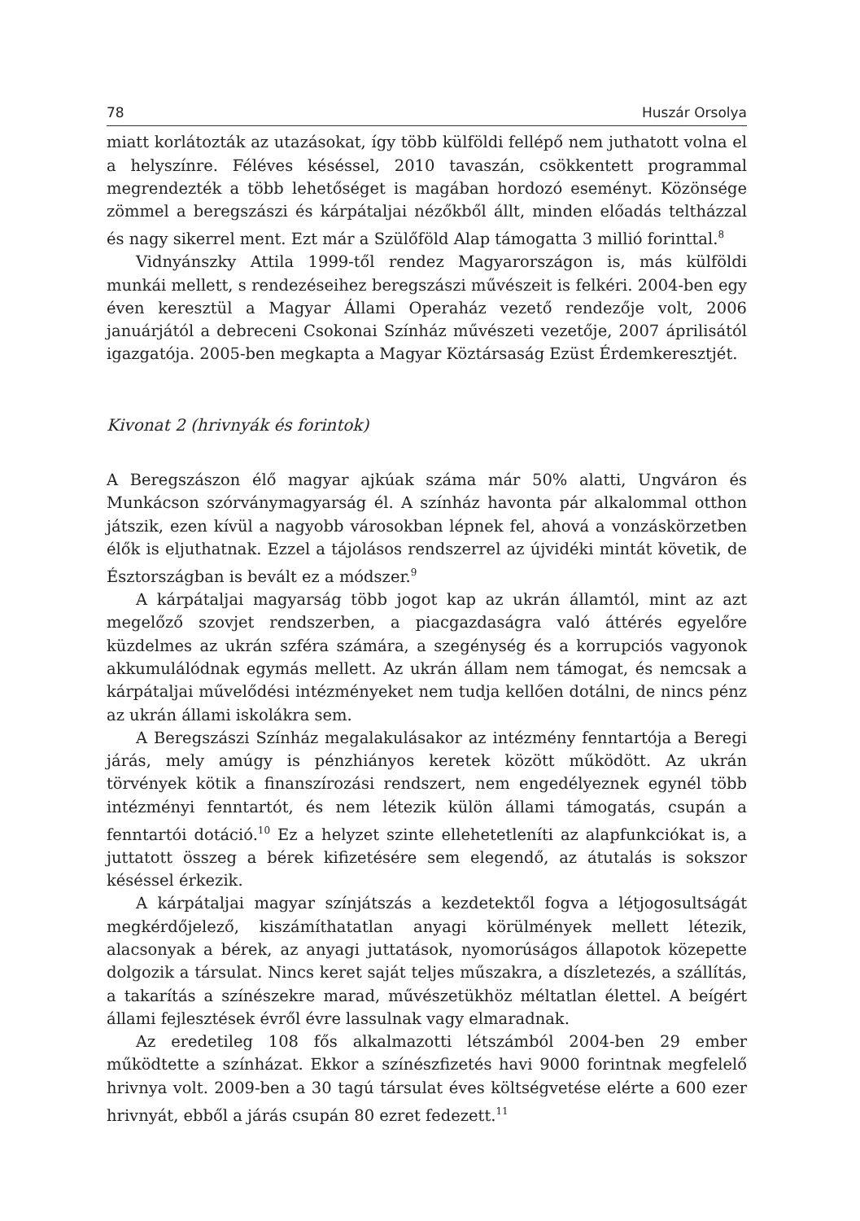78 Huszár Orsolya
miatt korlátozták az utazásokat, így több külföldi fellépő nem juthatott volna el a helyszínre. Féléves késéssel, 2010 tavaszán, csökkentett programmal megrendezték a több lehetőséget is magában hordozó eseményt. Közönsége zömmel a beregszászi és kárpátaljai nézőkből állt, minden előadás teltházzal és nagy sikerrel ment. Ezt már a Szülőföld Alap támogatta 3 millió forinttal.<sup>8</sup>
Vidnyánszky Attila 1999-től rendez Magyarországon is, más külföldi munkái mellett, s rendezéseihez beregszászi művészeit is felkéri. 2004-ben egy éven keresztül a Magyar Állami Operaház vezető rendezője volt, 2006 januárjától a debreceni Csokonai Színház művészeti vezetője, 2007 áprilisától igazgatója. 2005-ben megkapta a Magyar Köztársaság Ezüst Érdemkeresztjét.
Kivonat 2 (hrivnyák és forintok)
A Beregszászon élő magyar ajkúak száma már 50% alatti, Ungváron és Munkácson szórványmagyarság él. A színház havonta pár alkalommal otthon játszik, ezen kívül a nagyobb városokban lépnek fel, ahová a vonzáskörzetben élők is eljuthatnak. Ezzel a tájolásos rendszerrel az újvidéki mintát követik, de Észtországban is bevált ez a módszer.<sup>9</sup>
A kárpátaljai magyarság több jogot kap az ukrán államtól, mint az azt megelőző szovjet rendszerben, a piacgazdaságra való áttérés egyelőre küzdelmes az ukrán szféra számára, a szegénység és a korrupciós vagyonok akkumulálódnak egymás mellett. Az ukrán állam nem támogat, és nemcsak a kárpátaljai művelődési intézményeket nem tudja kellően dotálni, de nincs pénz az ukrán állami iskolákra sem.
A Beregszászi Színház megalakulásakor az intézmény fenntartója a Beregi járás, mely amúgy is pénzhiányos keretek között működött. Az ukrán törvények kötik a finanszírozási rendszert, nem engedélyeznek egynél több intézményi fenntartót, és nem létezik külön állami támogatás, csupán a fenntartói dotáció.<sup>10</sup> Ez a helyzet szinte ellehetetleníti az alapfunkciókat is, a juttatott összeg a bérek kifizetésére sem elegendő, az átutalás is sokszor késéssel érkezik.
A kárpátaljai magyar színjátszás a kezdetektől fogva a létjogosultságát megkérdőjelező, kiszámíthatatlan anyagi körülmények mellett létezik, alacsonyak a bérek, az anyagi juttatások, nyomorúságos állapotok közepette dolgozik a társulat. Nincs keret saját teljes műszakra, a díszletezés, a szállítás, a takarítás a színészekre marad, művészetükhöz méltatlan élettel. A beígért állami fejlesztések évről évre lassulnak vagy elmaradnak.
Az eredetileg 108 fős alkalmazotti létszámból 2004-ben 29 ember működtette a színházat. Ekkor a színészfizetés havi 9000 forintnak megfelelő hrivnya volt. 2009-ben a 30 tagú társulat éves költségvetése elérte a 600 ezer hrivnyát, ebből a járás csupán 80 ezret fedezett.<sup>11</sup>